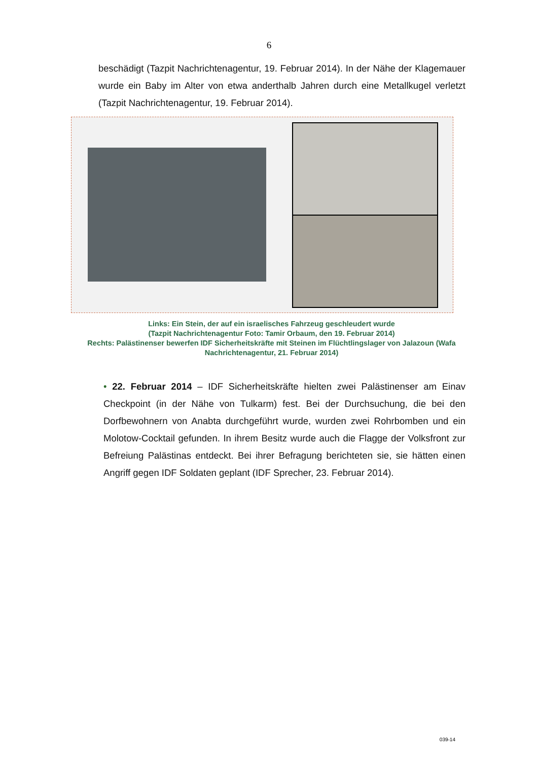6
beschädigt (Tazpit Nachrichtenagentur, 19. Februar 2014). In der Nähe der Klagemauer wurde ein Baby im Alter von etwa anderthalb Jahren durch eine Metallkugel verletzt (Tazpit Nachrichtenagentur, 19. Februar 2014).
Links: Ein Stein, der auf ein israelisches Fahrzeug geschleudert wurde
(Tazpit Nachrichtenagentur Foto: Tamir Orbaum, den 19. Februar 2014)
Rechts: Palästinenser bewerfen IDF Sicherheitskräfte mit Steinen im Flüchtlingslager von Jalazoun (Wafa Nachrichtenagentur, 21. Februar 2014)
• 22. Februar 2014 – IDF Sicherheitskräfte hielten zwei Palästinenser am Einav Checkpoint (in der Nähe von Tulkarm) fest. Bei der Durchsuchung, die bei den Dorfbewohnern von Anabta durchgeführt wurde, wurden zwei Rohrbomben und ein Molotow-Cocktail gefunden. In ihrem Besitz wurde auch die Flagge der Volksfront zur Befreiung Palästinas entdeckt. Bei ihrer Befragung berichteten sie, sie hätten einen Angriff gegen IDF Soldaten geplant (IDF Sprecher, 23. Februar 2014).
039-14